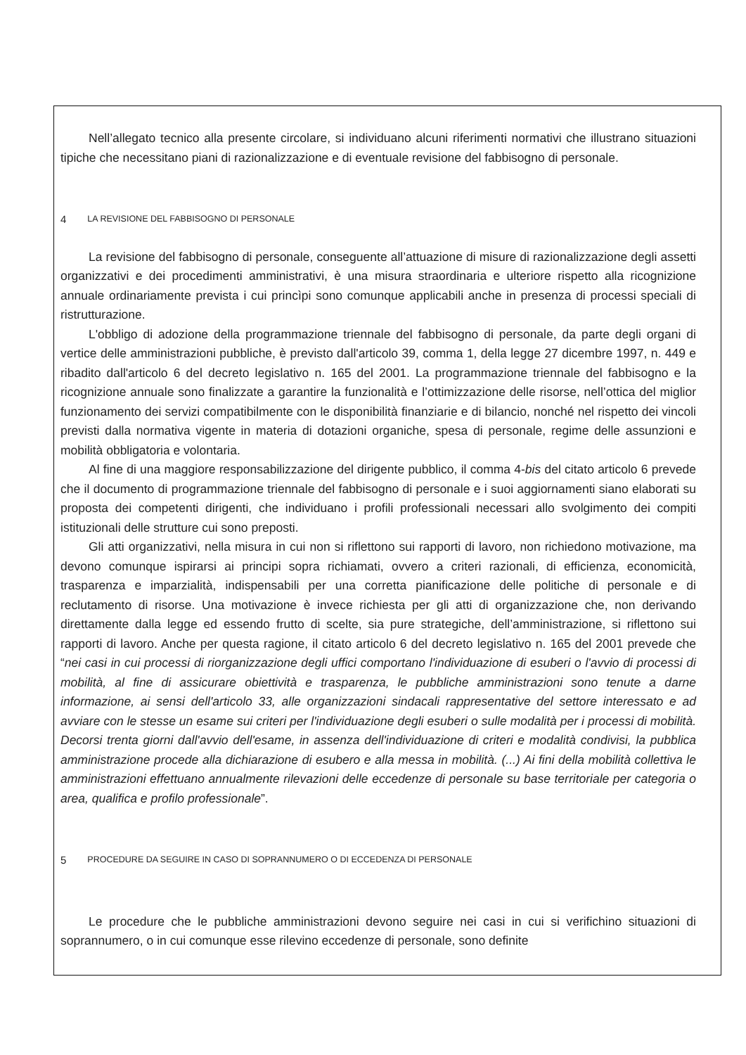Nell’allegato tecnico alla presente circolare, si individuano alcuni riferimenti normativi che illustrano situazioni tipiche che necessitano piani di razionalizzazione e di eventuale revisione del fabbisogno di personale.
4 LA REVISIONE DEL FABBISOGNO DI PERSONALE
La revisione del fabbisogno di personale, conseguente all’attuazione di misure di razionalizzazione degli assetti organizzativi e dei procedimenti amministrativi, è una misura straordinaria e ulteriore rispetto alla ricognizione annuale ordinariamente prevista i cui princìpi sono comunque applicabili anche in presenza di processi speciali di ristrutturazione.
L'obbligo di adozione della programmazione triennale del fabbisogno di personale, da parte degli organi di vertice delle amministrazioni pubbliche, è previsto dall'articolo 39, comma 1, della legge 27 dicembre 1997, n. 449 e ribadito dall'articolo 6 del decreto legislativo n. 165 del 2001. La programmazione triennale del fabbisogno e la ricognizione annuale sono finalizzate a garantire la funzionalità e l’ottimizzazione delle risorse, nell’ottica del miglior funzionamento dei servizi compatibilmente con le disponibilità finanziarie e di bilancio, nonché nel rispetto dei vincoli previsti dalla normativa vigente in materia di dotazioni organiche, spesa di personale, regime delle assunzioni e mobilità obbligatoria e volontaria.
Al fine di una maggiore responsabilizzazione del dirigente pubblico, il comma 4-bis del citato articolo 6 prevede che il documento di programmazione triennale del fabbisogno di personale e i suoi aggiornamenti siano elaborati su proposta dei competenti dirigenti, che individuano i profili professionali necessari allo svolgimento dei compiti istituzionali delle strutture cui sono preposti.
Gli atti organizzativi, nella misura in cui non si riflettono sui rapporti di lavoro, non richiedono motivazione, ma devono comunque ispirarsi ai principi sopra richiamati, ovvero a criteri razionali, di efficienza, economicità, trasparenza e imparzialità, indispensabili per una corretta pianificazione delle politiche di personale e di reclutamento di risorse. Una motivazione è invece richiesta per gli atti di organizzazione che, non derivando direttamente dalla legge ed essendo frutto di scelte, sia pure strategiche, dell’amministrazione, si riflettono sui rapporti di lavoro. Anche per questa ragione, il citato articolo 6 del decreto legislativo n. 165 del 2001 prevede che “nei casi in cui processi di riorganizzazione degli uffici comportano l'individuazione di esuberi o l'avvio di processi di mobilità, al fine di assicurare obiettività e trasparenza, le pubbliche amministrazioni sono tenute a darne informazione, ai sensi dell'articolo 33, alle organizzazioni sindacali rappresentative del settore interessato e ad avviare con le stesse un esame sui criteri per l'individuazione degli esuberi o sulle modalità per i processi di mobilità. Decorsi trenta giorni dall'avvio dell'esame, in assenza dell'individuazione di criteri e modalità condivisi, la pubblica amministrazione procede alla dichiarazione di esubero e alla messa in mobilità. (...) Ai fini della mobilità collettiva le amministrazioni effettuano annualmente rilevazioni delle eccedenze di personale su base territoriale per categoria o area, qualifica e profilo professionale”.
5 PROCEDURE DA SEGUIRE IN CASO DI SOPRANNUMERO O DI ECCEDENZA DI PERSONALE
Le procedure che le pubbliche amministrazioni devono seguire nei casi in cui si verifichino situazioni di soprannumero, o in cui comunque esse rilevino eccedenze di personale, sono definite